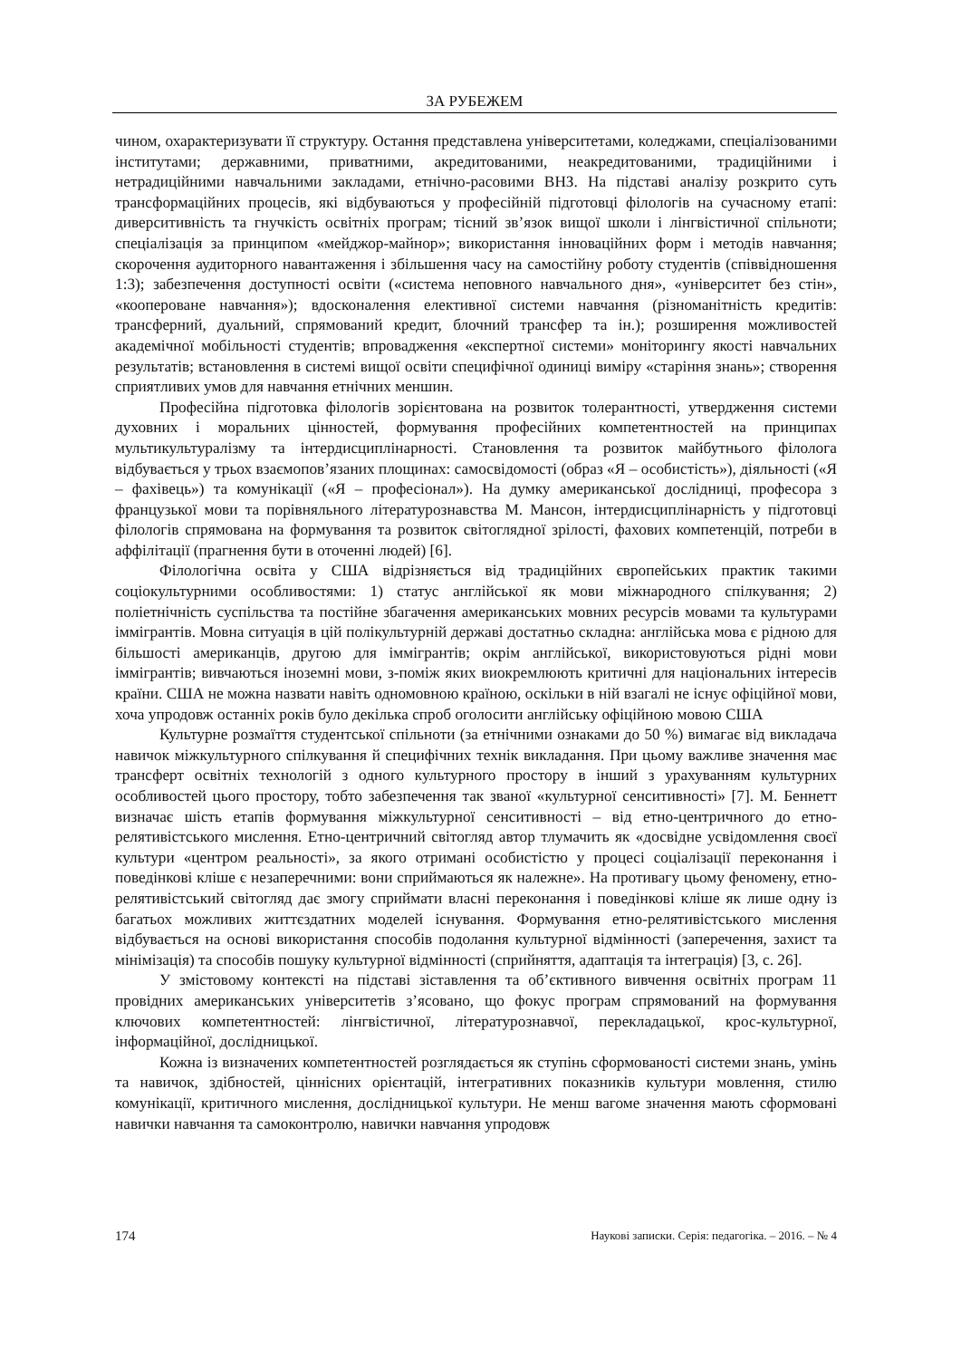ЗА РУБЕЖЕМ
чином, охарактеризувати її структуру. Остання представлена університетами, коледжами, спеціалізованими інститутами; державними, приватними, акредитованими, неакредитованими, традиційними і нетрадиційними навчальними закладами, етнічно-расовими ВНЗ. На підставі аналізу розкрито суть трансформаційних процесів, які відбуваються у професійній підготовці філологів на сучасному етапі: диверситивність та гнучкість освітніх програм; тісний зв’язок вищої школи і лінгвістичної спільноти; спеціалізація за принципом «мейджор-майнор»; використання інноваційних форм і методів навчання; скорочення аудиторного навантаження і збільшення часу на самостійну роботу студентів (співвідношення 1:3); забезпечення доступності освіти («система неповного навчального дня», «університет без стін», «коопероване навчання»); вдосконалення елективної системи навчання (різноманітність кредитів: трансферний, дуальний, спрямований кредит, блочний трансфер та ін.); розширення можливостей академічної мобільності студентів; впровадження «експертної системи» моніторингу якості навчальних результатів; встановлення в системі вищої освіти специфічної одиниці виміру «старіння знань»; створення сприятливих умов для навчання етнічних меншин.
Професійна підготовка філологів зорієнтована на розвиток толерантності, утвердження системи духовних і моральних цінностей, формування професійних компетентностей на принципах мультикультуралізму та інтердисциплінарності. Становлення та розвиток майбутнього філолога відбувається у трьох взаємопов’язаних площинах: самосвідомості (образ «Я – особистість»), діяльності («Я – фахівець») та комунікації («Я – професіонал»). На думку американської дослідниці, професора з французької мови та порівняльного літературознавства М. Мансон, інтердисциплінарність у підготовці філологів спрямована на формування та розвиток світоглядної зрілості, фахових компетенцій, потреби в аффілітації (прагнення бути в оточенні людей) [6].
Філологічна освіта у США відрізняється від традиційних європейських практик такими соціокультурними особливостями: 1) статус англійської як мови міжнародного спілкування; 2) поліетнічність суспільства та постійне збагачення американських мовних ресурсів мовами та культурами іммігрантів. Мовна ситуація в цій полікультурній державі достатньо складна: англійська мова є рідною для більшості американців, другою для іммігрантів; окрім англійської, використовуються рідні мови іммігрантів; вивчаються іноземні мови, з-поміж яких виокремлюють критичні для національних інтересів країни. США не можна назвати навіть одномовною країною, оскільки в ній взагалі не існує офіційної мови, хоча упродовж останніх років було декілька спроб оголосити англійську офіційною мовою США
Культурне розмаїття студентської спільноти (за етнічними ознаками до 50 %) вимагає від викладача навичок міжкультурного спілкування й специфічних технік викладання. При цьому важливе значення має трансферт освітніх технологій з одного культурного простору в інший з урахуванням культурних особливостей цього простору, тобто забезпечення так званої «культурної сенситивності» [7]. М. Беннетт визначає шість етапів формування міжкультурної сенситивності – від етно-центричного до етно-релятивістського мислення. Етно-центричний світогляд автор тлумачить як «досвідне усвідомлення своєї культури «центром реальності», за якого отримані особистістю у процесі соціалізації переконання і поведінкові кліше є незаперечними: вони сприймаються як належне». На противагу цьому феномену, етно-релятивістський світогляд дає змогу сприймати власні переконання і поведінкові кліше як лише одну із багатьох можливих життєздатних моделей існування. Формування етно-релятивістського мислення відбувається на основі використання способів подолання культурної відмінності (заперечення, захист та мінімізація) та способів пошуку культурної відмінності (сприйняття, адаптація та інтеграція) [3, с. 26].
У змістовому контексті на підставі зіставлення та об’єктивного вивчення освітніх програм 11 провідних американських університетів з’ясовано, що фокус програм спрямований на формування ключових компетентностей: лінгвістичної, літературознавчої, перекладацької, крос-культурної, інформаційної, дослідницької.
Кожна із визначених компетентностей розглядається як ступінь сформованості системи знань, умінь та навичок, здібностей, ціннісних орієнтацій, інтегративних показників культури мовлення, стилю комунікації, критичного мислення, дослідницької культури. Не менш вагоме значення мають сформовані навички навчання та самоконтролю, навички навчання упродовж
174 Наукові записки. Серія: педагогіка. – 2016. – № 4